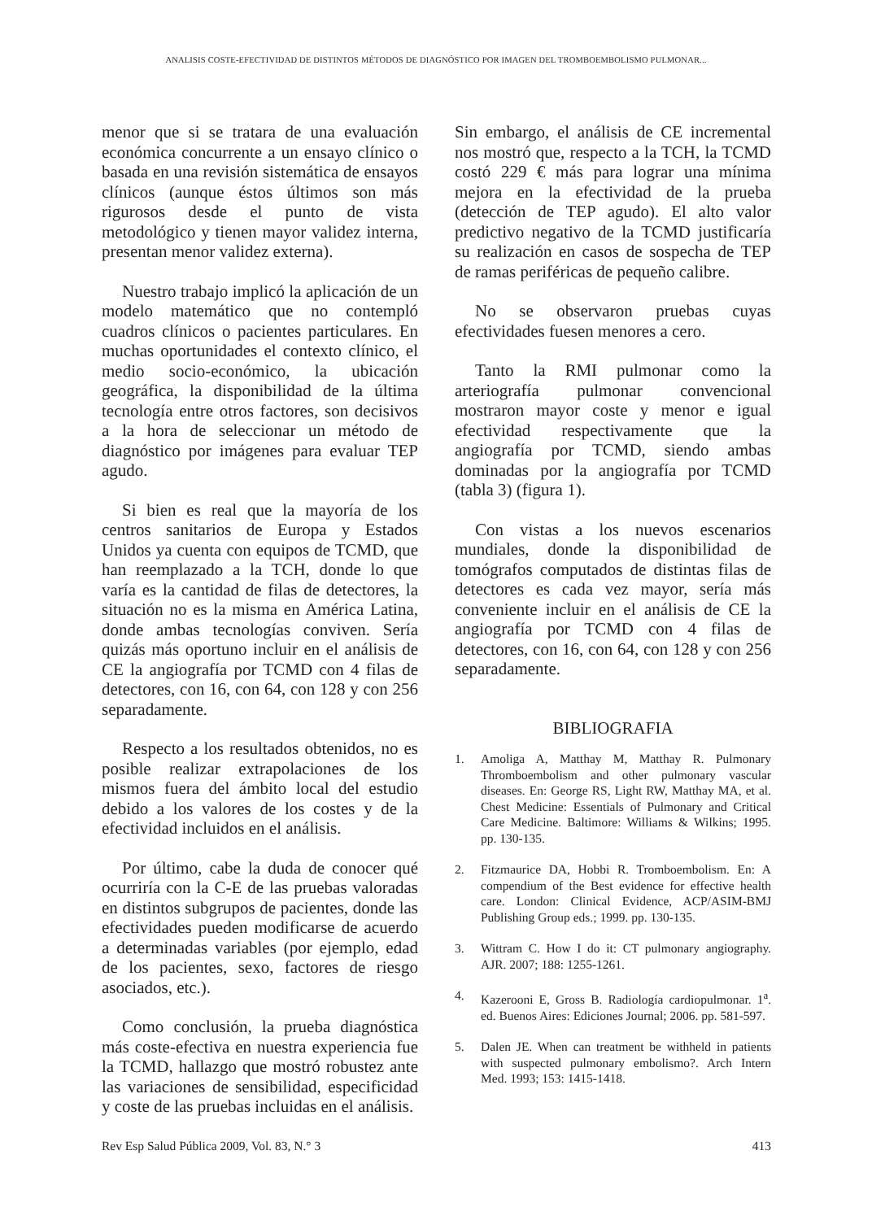ANALISIS COSTE-EFECTIVIDAD DE DISTINTOS MÉTODOS DE DIAGNÓSTICO POR IMAGEN DEL TROMBOEMBOLISMO PULMONAR...
menor que si se tratara de una evaluación económica concurrente a un ensayo clínico o basada en una revisión sistemática de ensayos clínicos (aunque éstos últimos son más rigurosos desde el punto de vista metodológico y tienen mayor validez interna, presentan menor validez externa).
Nuestro trabajo implicó la aplicación de un modelo matemático que no contempló cuadros clínicos o pacientes particulares. En muchas oportunidades el contexto clínico, el medio socio-económico, la ubicación geográfica, la disponibilidad de la última tecnología entre otros factores, son decisivos a la hora de seleccionar un método de diagnóstico por imágenes para evaluar TEP agudo.
Si bien es real que la mayoría de los centros sanitarios de Europa y Estados Unidos ya cuenta con equipos de TCMD, que han reemplazado a la TCH, donde lo que varía es la cantidad de filas de detectores, la situación no es la misma en América Latina, donde ambas tecnologías conviven. Sería quizás más oportuno incluir en el análisis de CE la angiografía por TCMD con 4 filas de detectores, con 16, con 64, con 128 y con 256 separadamente.
Respecto a los resultados obtenidos, no es posible realizar extrapolaciones de los mismos fuera del ámbito local del estudio debido a los valores de los costes y de la efectividad incluidos en el análisis.
Por último, cabe la duda de conocer qué ocurriría con la C-E de las pruebas valoradas en distintos subgrupos de pacientes, donde las efectividades pueden modificarse de acuerdo a determinadas variables (por ejemplo, edad de los pacientes, sexo, factores de riesgo asociados, etc.).
Como conclusión, la prueba diagnóstica más coste-efectiva en nuestra experiencia fue la TCMD, hallazgo que mostró robustez ante las variaciones de sensibilidad, especificidad y coste de las pruebas incluidas en el análisis.
Sin embargo, el análisis de CE incremental nos mostró que, respecto a la TCH, la TCMD costó 229 € más para lograr una mínima mejora en la efectividad de la prueba (detección de TEP agudo). El alto valor predictivo negativo de la TCMD justificaría su realización en casos de sospecha de TEP de ramas periféricas de pequeño calibre.
No se observaron pruebas cuyas efectividades fuesen menores a cero.
Tanto la RMI pulmonar como la arteriografía pulmonar convencional mostraron mayor coste y menor e igual efectividad respectivamente que la angiografía por TCMD, siendo ambas dominadas por la angiografía por TCMD (tabla 3) (figura 1).
Con vistas a los nuevos escenarios mundiales, donde la disponibilidad de tomógrafos computados de distintas filas de detectores es cada vez mayor, sería más conveniente incluir en el análisis de CE la angiografía por TCMD con 4 filas de detectores, con 16, con 64, con 128 y con 256 separadamente.
BIBLIOGRAFIA
1. Amoliga A, Matthay M, Matthay R. Pulmonary Thromboembolism and other pulmonary vascular diseases. En: George RS, Light RW, Matthay MA, et al. Chest Medicine: Essentials of Pulmonary and Critical Care Medicine. Baltimore: Williams & Wilkins; 1995. pp. 130-135.
2. Fitzmaurice DA, Hobbi R. Tromboembolism. En: A compendium of the Best evidence for effective health care. London: Clinical Evidence, ACP/ASIM-BMJ Publishing Group eds.; 1999. pp. 130-135.
3. Wittram C. How I do it: CT pulmonary angiography. AJR. 2007; 188: 1255-1261.
4. Kazerooni E, Gross B. Radiología cardiopulmonar. 1<sup>a</sup>. ed. Buenos Aires: Ediciones Journal; 2006. pp. 581-597.
5. Dalen JE. When can treatment be withheld in patients with suspected pulmonary embolismo?. Arch Intern Med. 1993; 153: 1415-1418.
Rev Esp Salud Pública 2009, Vol. 83, N.° 3 413